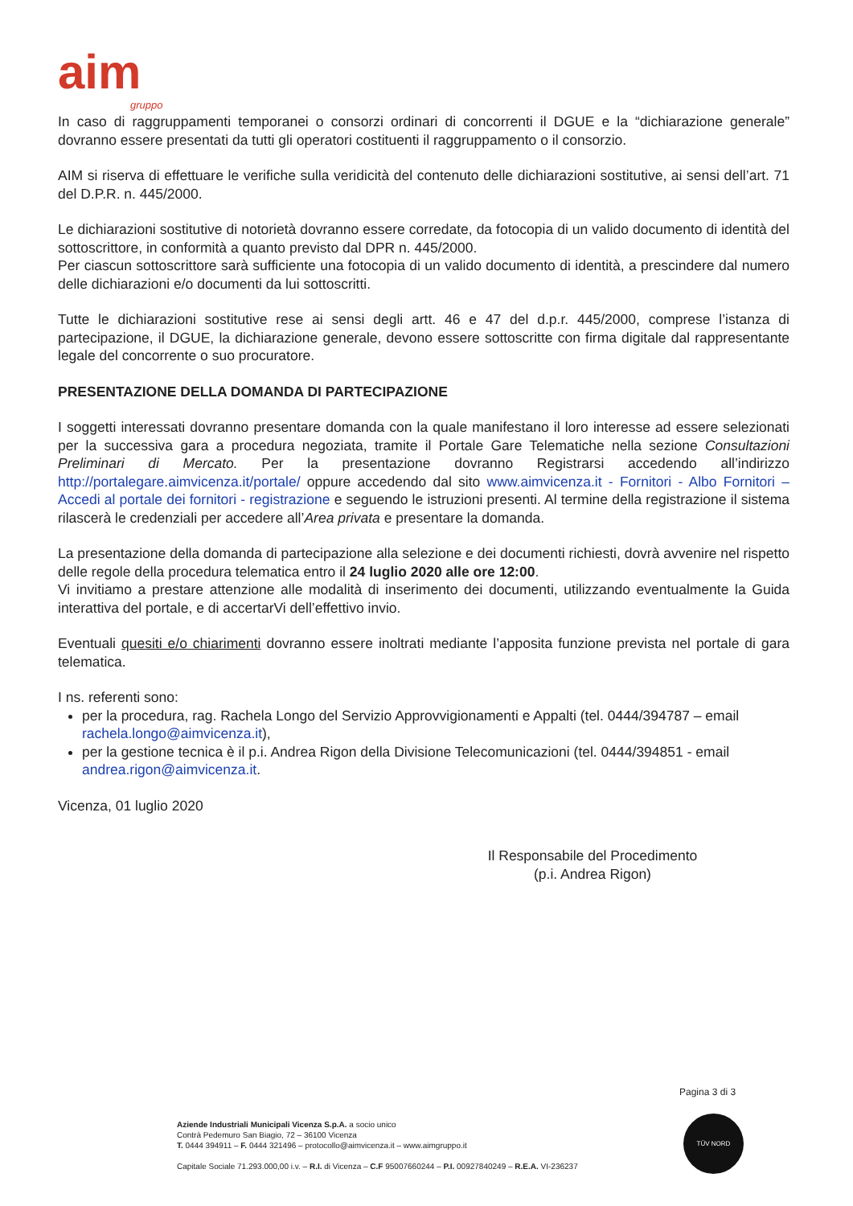aim
gruppo
In caso di raggruppamenti temporanei o consorzi ordinari di concorrenti il DGUE e la “dichiarazione generale” dovranno essere presentati da tutti gli operatori costituenti il raggruppamento o il consorzio.
AIM si riserva di effettuare le verifiche sulla veridicità del contenuto delle dichiarazioni sostitutive, ai sensi dell’art. 71 del D.P.R. n. 445/2000.
Le dichiarazioni sostitutive di notorietà dovranno essere corredate, da fotocopia di un valido documento di identità del sottoscrittore, in conformità a quanto previsto dal DPR n. 445/2000.
Per ciascun sottoscrittore sarà sufficiente una fotocopia di un valido documento di identità, a prescindere dal numero delle dichiarazioni e/o documenti da lui sottoscritti.
Tutte le dichiarazioni sostitutive rese ai sensi degli artt. 46 e 47 del d.p.r. 445/2000, comprese l’istanza di partecipazione, il DGUE, la dichiarazione generale, devono essere sottoscritte con firma digitale dal rappresentante legale del concorrente o suo procuratore.
PRESENTAZIONE DELLA DOMANDA DI PARTECIPAZIONE
I soggetti interessati dovranno presentare domanda con la quale manifestano il loro interesse ad essere selezionati per la successiva gara a procedura negoziata, tramite il Portale Gare Telematiche nella sezione Consultazioni Preliminari di Mercato. Per la presentazione dovranno Registrarsi accedendo all’indirizzo http://portalegare.aimvicenza.it/portale/ oppure accedendo dal sito www.aimvicenza.it - Fornitori - Albo Fornitori – Accedi al portale dei fornitori - registrazione e seguendo le istruzioni presenti. Al termine della registrazione il sistema rilascerà le credenziali per accedere all’Area privata e presentare la domanda.
La presentazione della domanda di partecipazione alla selezione e dei documenti richiesti, dovrà avvenire nel rispetto delle regole della procedura telematica entro il 24 luglio 2020 alle ore 12:00.
Vi invitiamo a prestare attenzione alle modalità di inserimento dei documenti, utilizzando eventualmente la Guida interattiva del portale, e di accertarVi dell’effettivo invio.
Eventuali quesiti e/o chiarimenti dovranno essere inoltrati mediante l’apposita funzione prevista nel portale di gara telematica.
I ns. referenti sono:
per la procedura, rag. Rachela Longo del Servizio Approvvigionamenti e Appalti (tel. 0444/394787 – email rachela.longo@aimvicenza.it),
per la gestione tecnica è il p.i. Andrea Rigon della Divisione Telecomunicazioni (tel. 0444/394851 - email andrea.rigon@aimvicenza.it.
Vicenza, 01 luglio 2020
Il Responsabile del Procedimento
(p.i. Andrea Rigon)
Pagina 3 di 3
Aziende Industriali Municipali Vicenza S.p.A. a socio unico
Contrà Pedemuro San Biagio, 72 – 36100 Vicenza
T. 0444 394911 – F. 0444 321496 – protocollo@aimvicenza.it – www.aimgruppo.it
Capitale Sociale 71.293.000,00 i.v. – R.I. di Vicenza – C.F 95007660244 – P.I. 00927840249 – R.E.A. VI-236237
TÜV NORD